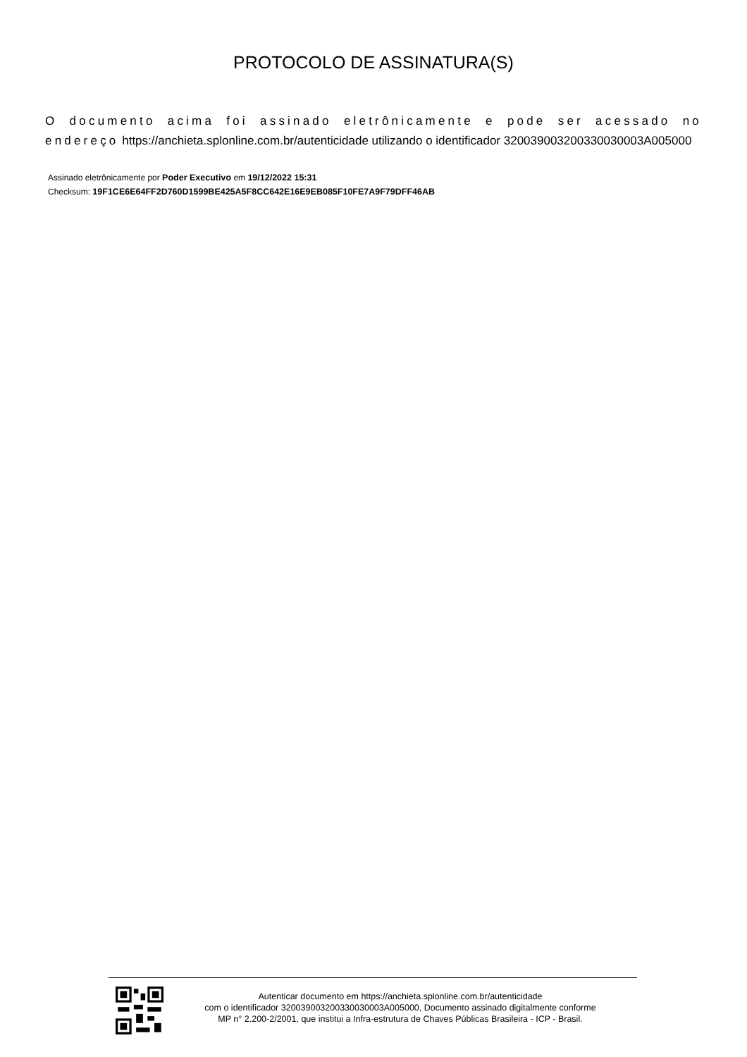PROTOCOLO DE ASSINATURA(S)
O documento acima foi assinado eletrônicamente e pode ser acessado no endereço https://anchieta.splonline.com.br/autenticidade utilizando o identificador 320039003200330030003A005000
Assinado eletrônicamente por Poder Executivo em 19/12/2022 15:31
Checksum: 19F1CE6E64FF2D760D1599BE425A5F8CC642E16E9EB085F10FE7A9F79DFF46AB
Autenticar documento em https://anchieta.splonline.com.br/autenticidade
com o identificador 320039003200330030003A005000, Documento assinado digitalmente conforme
MP n° 2.200-2/2001, que institui a Infra-estrutura de Chaves Públicas Brasileira - ICP - Brasil.